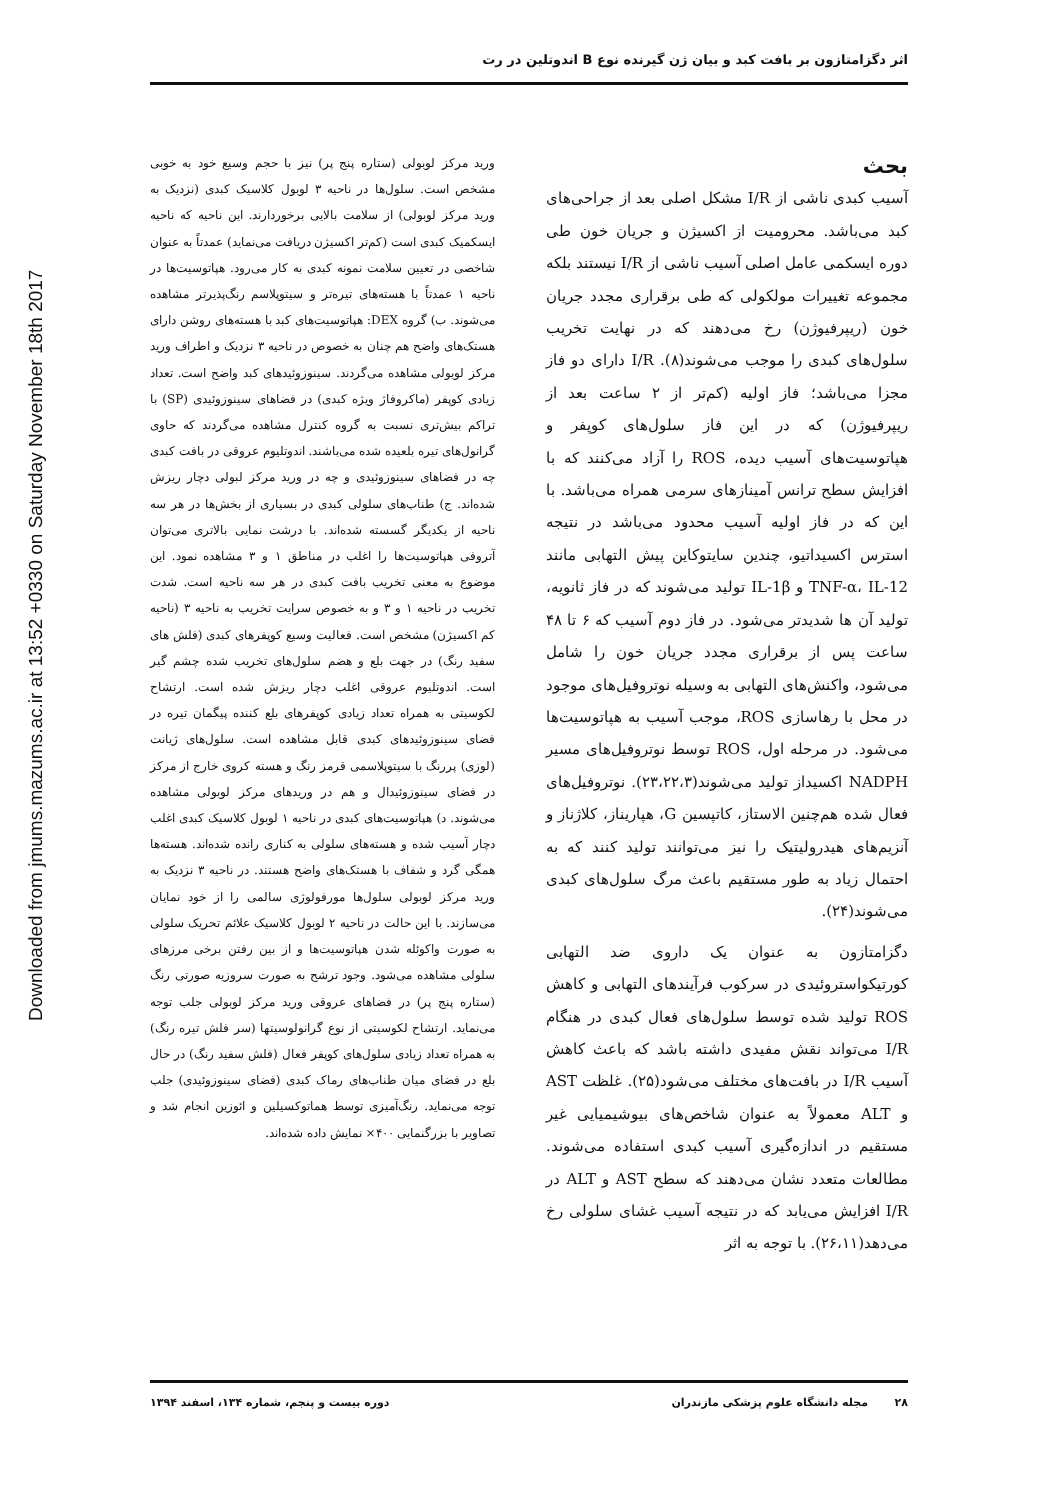Downloaded from jmums.mazums.ac.ir at 13:52 +0330 on Saturday November 18th 2017
اثر دگزامتازون بر بافت کبد و بیان ژن گیرنده نوع B اندوتلین در رت
ورید مرکز لوبولی (ستاره پنج پر) نیز با حجم وسیع خود به خوبی مشخص است. سلول‌ها در ناحیه ۳ لوبول کلاسیک کبدی (نزدیک به ورید مرکز لوبولی) از سلامت بالایی برخوردارند. این ناحیه که ناحیه ایسکمیک کبدی است (کم‌تر اکسیژن دریافت می‌نماید) عمدتاً به عنوان شاخصی در تعیین سلامت نمونه کبدی به کار می‌رود. هپاتوسیت‌ها در ناحیه ۱ عمدتاً با هسته‌های تیره‌تر و سیتوپلاسم رنگ‌پذیرتر مشاهده می‌شوند. ب) گروه DEX: هپاتوسیت‌های کبد با هسته‌های روشن دارای هستک‌های واضح هم چنان به خصوص در ناحیه ۳ نزدیک و اطراف ورید مرکز لوبولی مشاهده می‌گردند. سینوزوئیدهای کبد واضح است. تعداد زیادی کوپفر (ماکروفاژ ویژه کبدی) در فضاهای سینوزوئیدی (SP) با تراکم بیش‌تری نسبت به گروه کنترل مشاهده می‌گردند که حاوی گرانول‌های تیره بلعیده شده می‌باشند. اندوتلیوم عروقی در بافت کبدی چه در فضاهای سینوزوئیدی و چه در ورید مرکز لبولی دچار ریزش شده‌اند. ج) طناب‌های سلولی کبدی در بسیاری از بخش‌ها در هر سه ناحیه از یکدیگر گسسته شده‌اند. با درشت نمایی بالاتری می‌توان آتروفی هپاتوسیت‌ها را اغلب در مناطق ۱ و ۳ مشاهده نمود. این موضوع به معنی تخریب بافت کبدی در هر سه ناحیه است. شدت تخریب در ناحیه ۱ و ۳ و به خصوص سرایت تخریب به ناحیه ۳ (ناحیه کم اکسیژن) مشخص است. فعالیت وسیع کوپفرهای کبدی (فلش های سفید رنگ) در جهت بلع و هضم سلول‌های تخریب شده چشم گیر است. اندوتلیوم عروقی اغلب دچار ریزش شده است. ارتشاح لکوسیتی به همراه تعداد زیادی کوپفرهای بلع کننده پیگمان تیره در فضای سینوزوئیدهای کبدی قابل مشاهده است. سلول‌های ژیانت (لوزی) پررنگ با سیتوپلاسمی قرمز رنگ و هسته کروی خارج از مرکز در فضای سینوزوئیدال و هم در وریدهای مرکز لوبولی مشاهده می‌شوند. د) هپاتوسیت‌های کبدی در ناحیه ۱ لوبول کلاسیک کبدی اغلب دچار آسیب شده و هسته‌های سلولی به کناری رانده شده‌اند. هسته‌ها همگی گرد و شفاف با هستک‌های واضح هستند. در ناحیه ۳ نزدیک به ورید مرکز لوبولی سلول‌ها مورفولوژی سالمی را از خود نمایان می‌سازند. با این حالت در ناحیه ۲ لوبول کلاسیک علائم تحریک سلولی به صورت واکوئله شدن هپاتوسیت‌ها و از بین رفتن برخی مرزهای سلولی مشاهده می‌شود. وجود ترشح به صورت سروزیه صورتی رنگ (ستاره پنج پر) در فضاهای عروقی ورید مرکز لوبولی جلب توجه می‌نماید. ارتشاح لکوسیتی از نوع گرانولوسیتها (سر فلش تیره رنگ) به همراه تعداد زیادی سلول‌های کوپفر فعال (فلش سفید رنگ) در حال بلع در فضای میان طناب‌های رماک کبدی (فضای سینوزوئیدی) جلب توجه می‌نماید. رنگ‌آمیزی توسط هماتوکسیلین و ائوزین انجام شد و تصاویر با بزرگنمایی ۴۰۰× نمایش داده شده‌اند.
بحث
آسیب کبدی ناشی از I/R مشکل اصلی بعد از جراحی‌های کبد می‌باشد. محرومیت از اکسیژن و جریان خون طی دوره ایسکمی عامل اصلی آسیب ناشی از I/R نیستند بلکه مجموعه تغییرات مولکولی که طی برقراری مجدد جریان خون (ریپرفیوژن) رخ می‌دهند که در نهایت تخریب سلول‌های کبدی را موجب می‌شوند(۸). I/R دارای دو فاز مجزا می‌باشد؛ فاز اولیه (کم‌تر از ۲ ساعت بعد از ریپرفیوژن) که در این فاز سلول‌های کوپفر و هپاتوسیت‌های آسیب دیده، ROS را آزاد می‌کنند که با افزایش سطح ترانس آمینازهای سرمی همراه می‌باشد. با این که در فاز اولیه آسیب محدود می‌باشد در نتیجه استرس اکسیداتیو، چندین سایتوکاین پیش التهابی مانند TNF-α، IL-12 و IL-1β تولید می‌شوند که در فاز ثانویه، تولید آن ها شدیدتر می‌شود. در فاز دوم آسیب که ۶ تا ۴۸ ساعت پس از برقراری مجدد جریان خون را شامل می‌شود، واکنش‌های التهابی به وسیله نوتروفیل‌های موجود در محل با رهاسازی ROS، موجب آسیب به هپاتوسیت‌ها می‌شود. در مرحله اول، ROS توسط نوتروفیل‌های مسیر NADPH اکسیداز تولید می‌شوند(۲۳،۲۲،۳). نوتروفیل‌های فعال شده هم‌چنین الاستاز، کاتپسین G، هپاریناز، کلاژناز و آنزیم‌های هیدرولیتیک را نیز می‌توانند تولید کنند که به احتمال زیاد به طور مستقیم باعث مرگ سلول‌های کبدی می‌شوند(۲۴).
دگزامتازون به عنوان یک داروی ضد التهابی کورتیکواستروئیدی در سرکوب فرآیندهای التهابی و کاهش ROS تولید شده توسط سلول‌های فعال کبدی در هنگام I/R می‌تواند نقش مفیدی داشته باشد که باعث کاهش آسیب I/R در بافت‌های مختلف می‌شود(۲۵). غلظت AST و ALT معمولاً به عنوان شاخص‌های بیوشیمیایی غیر مستقیم در اندازه‌گیری آسیب کبدی استفاده می‌شوند. مطالعات متعدد نشان می‌دهند که سطح AST و ALT در I/R افزایش می‌یابد که در نتیجه آسیب غشای سلولی رخ می‌دهد(۲۶،۱۱). با توجه به اثر
۲۸ مجله دانشگاه علوم پزشکی مازندران دوره بیست و پنجم، شماره ۱۳۴، اسفند ۱۳۹۴